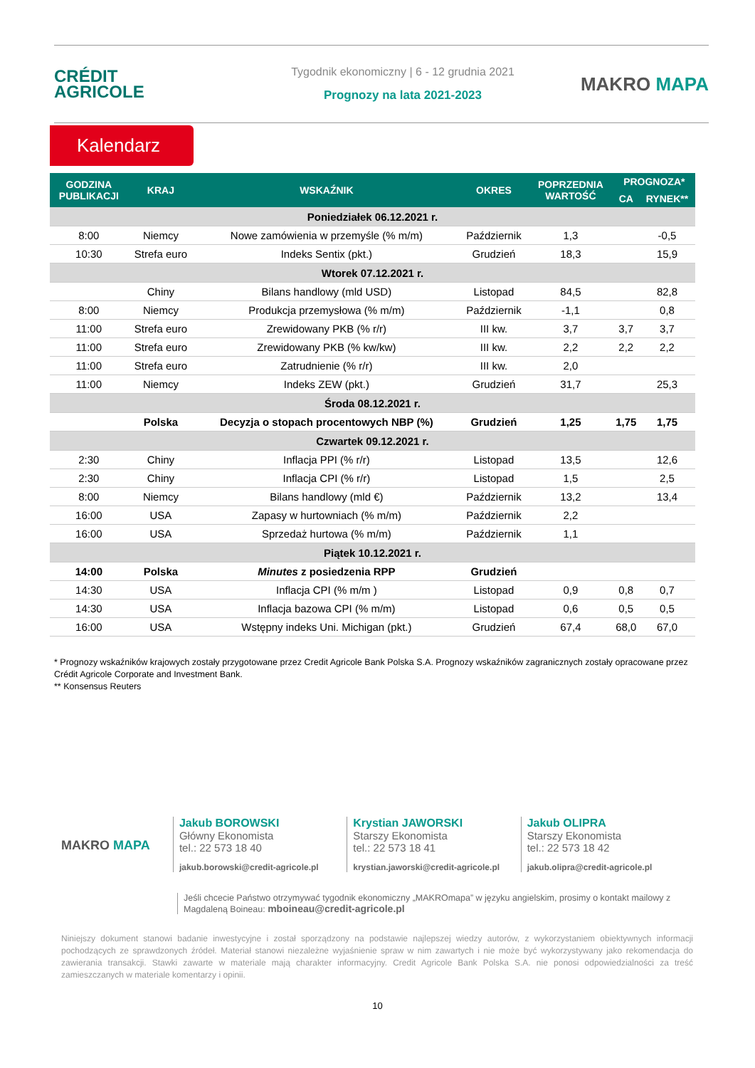CRÉDIT
AGRICOLE
Tygodnik ekonomiczny | 6 - 12 grudnia 2021
Prognozy na lata 2021-2023
MAKRO MAPA
Kalendarz
| GODZINA PUBLIKACJI | KRAJ | WSKAŹNIK | OKRES | POPRZEDNIA WARTOŚĆ | PROGNOZA* | |
| --- | --- | --- | --- | --- | --- | --- |
| | | | | | CA | RYNEK** |
| Poniedziałek 06.12.2021 r. | | | | | | |
| 8:00 | Niemcy | Nowe zamówienia w przemyśle (% m/m) | Październik | 1,3 | | -0,5 |
| 10:30 | Strefa euro | Indeks Sentix (pkt.) | Grudzień | 18,3 | | 15,9 |
| Wtorek 07.12.2021 r. | | | | | | |
| | Chiny | Bilans handlowy (mld USD) | Listopad | 84,5 | | 82,8 |
| 8:00 | Niemcy | Produkcja przemysłowa (% m/m) | Październik | -1,1 | | 0,8 |
| 11:00 | Strefa euro | Zrewidowany PKB (% r/r) | III kw. | 3,7 | 3,7 | 3,7 |
| 11:00 | Strefa euro | Zrewidowany PKB (% kw/kw) | III kw. | 2,2 | 2,2 | 2,2 |
| 11:00 | Strefa euro | Zatrudnienie (% r/r) | III kw. | 2,0 | | |
| 11:00 | Niemcy | Indeks ZEW (pkt.) | Grudzień | 31,7 | | 25,3 |
| Środa 08.12.2021 r. | | | | | | |
| | Polska | Decyzja o stopach procentowych NBP (%) | Grudzień | 1,25 | 1,75 | 1,75 |
| Czwartek 09.12.2021 r. | | | | | | |
| 2:30 | Chiny | Inflacja PPI (% r/r) | Listopad | 13,5 | | 12,6 |
| 2:30 | Chiny | Inflacja CPI (% r/r) | Listopad | 1,5 | | 2,5 |
| 8:00 | Niemcy | Bilans handlowy (mld €) | Październik | 13,2 | | 13,4 |
| 16:00 | USA | Zapasy w hurtowniach (% m/m) | Październik | 2,2 | | |
| 16:00 | USA | Sprzedaż hurtowa (% m/m) | Październik | 1,1 | | |
| Piątek 10.12.2021 r. | | | | | | |
| 14:00 | Polska | Minutes z posiedzenia RPP | Grudzień | | | |
| 14:30 | USA | Inflacja CPI (% m/m ) | Listopad | 0,9 | 0,8 | 0,7 |
| 14:30 | USA | Inflacja bazowa CPI (% m/m) | Listopad | 0,6 | 0,5 | 0,5 |
| 16:00 | USA | Wstępny indeks Uni. Michigan (pkt.) | Grudzień | 67,4 | 68,0 | 67,0 |
* Prognozy wskaźników krajowych zostały przygotowane przez Credit Agricole Bank Polska S.A. Prognozy wskaźników zagranicznych zostały opracowane przez Crédit Agricole Corporate and Investment Bank.
** Konsensus Reuters
MAKRO MAPA
Jakub BOROWSKI
Główny Ekonomista
tel.: 22 573 18 40
jakub.borowski@credit-agricole.pl
Krystian JAWORSKI
Starszy Ekonomista
tel.: 22 573 18 41
krystian.jaworski@credit-agricole.pl
Jakub OLIPRA
Starszy Ekonomista
tel.: 22 573 18 42
jakub.olipra@credit-agricole.pl
Jeśli chcecie Państwo otrzymywać tygodnik ekonomiczny „MAKROmapa” w języku angielskim, prosimy o kontakt mailowy z Magdaleną Boineau: mboineau@credit-agricole.pl
Niniejszy dokument stanowi badanie inwestycyjne i został sporządzony na podstawie najlepszej wiedzy autorów, z wykorzystaniem obiektywnych informacji pochodzących ze sprawdzonych źródeł. Materiał stanowi niezależne wyjaśnienie spraw w nim zawartych i nie może być wykorzystywany jako rekomendacja do zawierania transakcji. Stawki zawarte w materiale mają charakter informacyjny. Credit Agricole Bank Polska S.A. nie ponosi odpowiedzialności za treść zamieszczanych w materiale komentarzy i opinii.
10